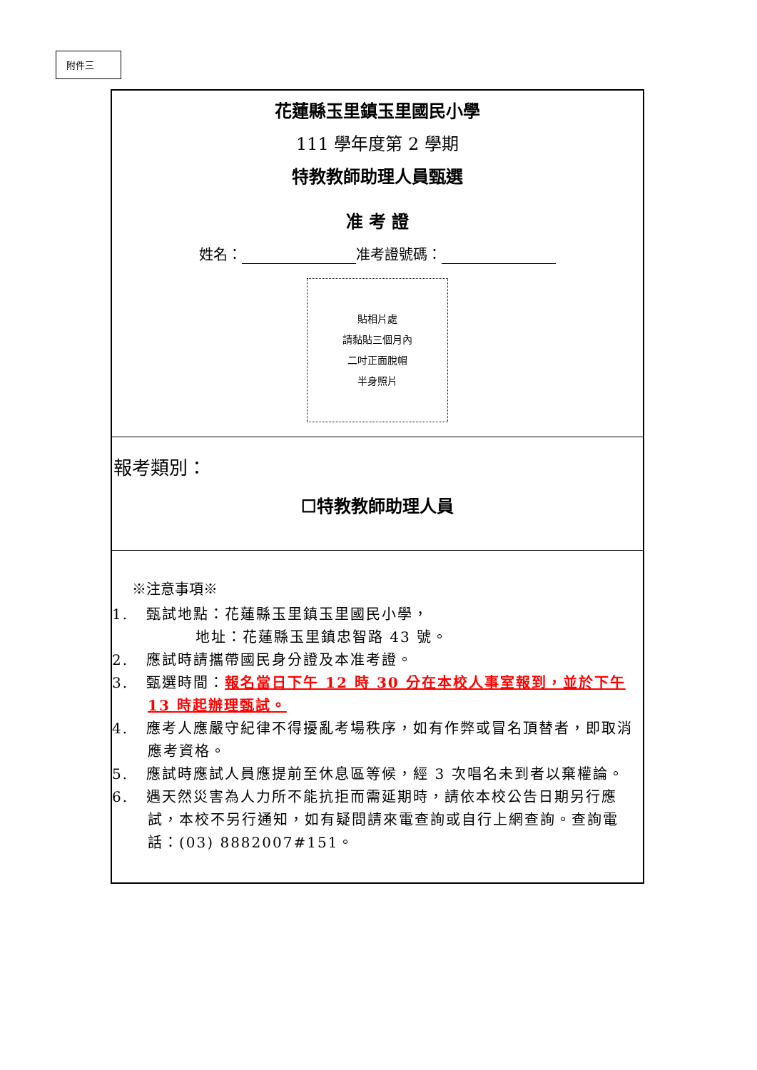附件三
花蓮縣玉里鎮玉里國民小學
111 學年度第 2 學期
特教教師助理人員甄選
准 考 證
姓名： 准考證號碼：
貼相片處
請黏貼三個月內
二吋正面脫帽
半身照片
報考類別：
☐特教教師助理人員
※注意事項※
1. 甄試地點：花蓮縣玉里鎮玉里國民小學，
地址：花蓮縣玉里鎮忠智路 43 號。
2. 應試時請攜帶國民身分證及本准考證。
3. 甄選時間：報名當日下午 12 時 30 分在本校人事室報到，並於下午 13 時起辦理甄試。
4. 應考人應嚴守紀律不得擾亂考場秩序，如有作弊或冒名頂替者，即取消應考資格。
5. 應試時應試人員應提前至休息區等候，經 3 次唱名未到者以棄權論。
6. 遇天然災害為人力所不能抗拒而需延期時，請依本校公告日期另行應試，本校不另行通知，如有疑問請來電查詢或自行上網查詢。查詢電話：(03) 8882007#151。